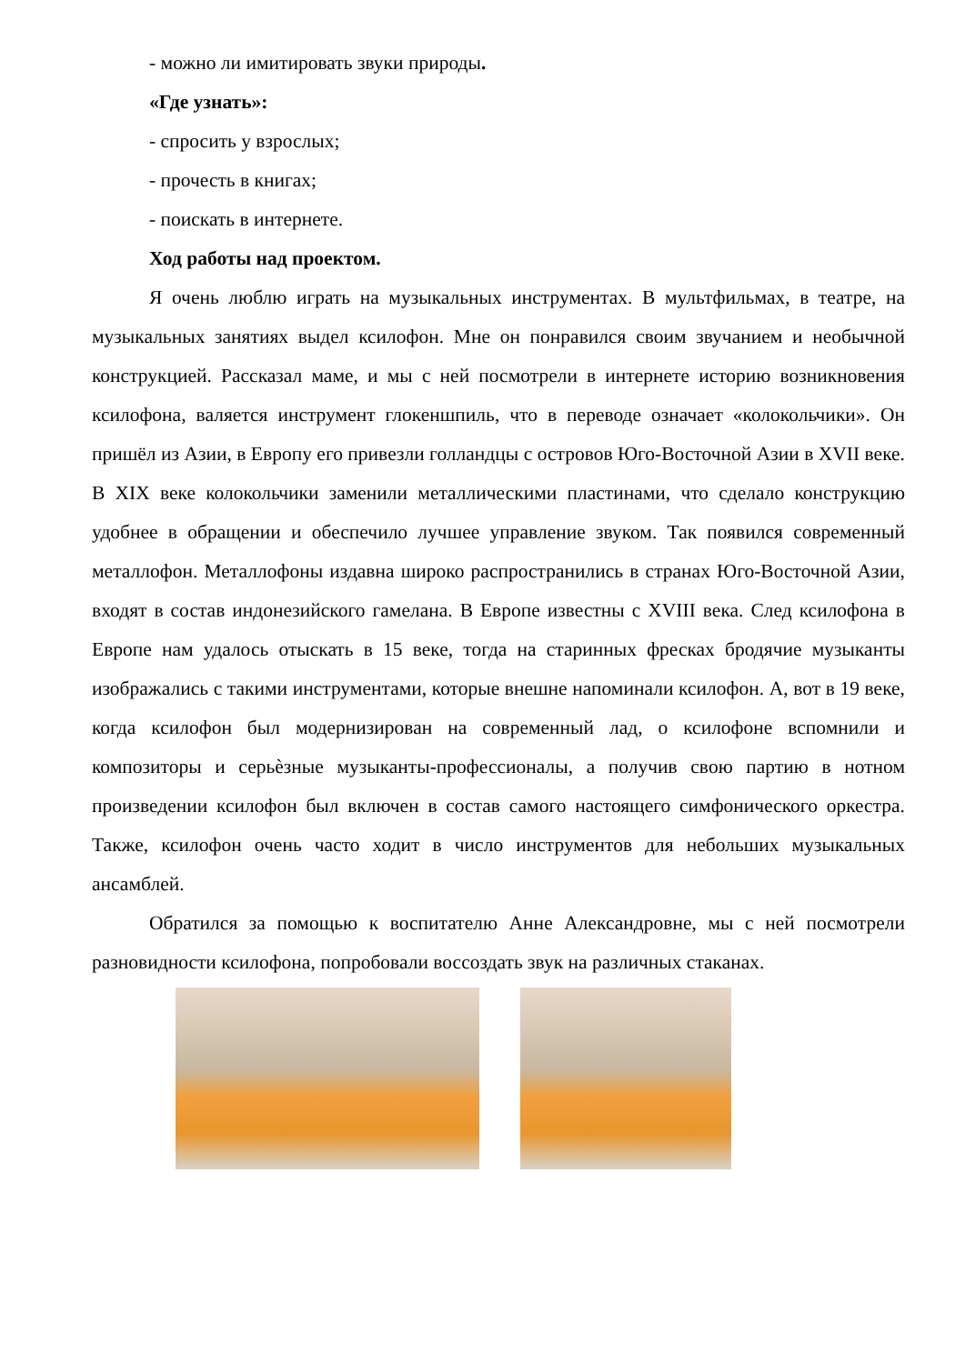- можно ли имитировать звуки природы.
«Где узнать»:
- спросить у взрослых;
- прочесть в книгах;
- поискать в интернете.
Ход работы над проектом.
Я очень люблю играть на музыкальных инструментах. В мультфильмах, в театре, на музыкальных занятиях выдел ксилофон. Мне он понравился своим звучанием и необычной конструкцией. Рассказал маме, и мы с ней посмотрели в интернете историю возникновения ксилофона, валяется инструмент глокеншпиль, что в переводе означает «колокольчики». Он пришёл из Азии, в Европу его привезли голландцы с островов Юго-Восточной Азии в XVII веке. В XIX веке колокольчики заменили металлическими пластинами, что сделало конструкцию удобнее в обращении и обеспечило лучшее управление звуком. Так появился современный металлофон. Металлофоны издавна широко распространились в странах Юго-Восточной Азии, входят в состав индонезийского гамелана. В Европе известны с XVIII века. След ксилофона в Европе нам удалось отыскать в 15 веке, тогда на старинных фресках бродячие музыканты изображались с такими инструментами, которые внешне напоминали ксилофон. А, вот в 19 веке, когда ксилофон был модернизирован на современный лад, о ксилофоне вспомнили и композиторы и серьѐзные музыканты-профессионалы, а получив свою партию в нотном произведении ксилофон был включен в состав самого настоящего симфонического оркестра. Также, ксилофон очень часто ходит в число инструментов для небольших музыкальных ансамблей.
Обратился за помощью к воспитателю Анне Александровне, мы с ней посмотрели разновидности ксилофона, попробовали воссоздать звук на различных стаканах.